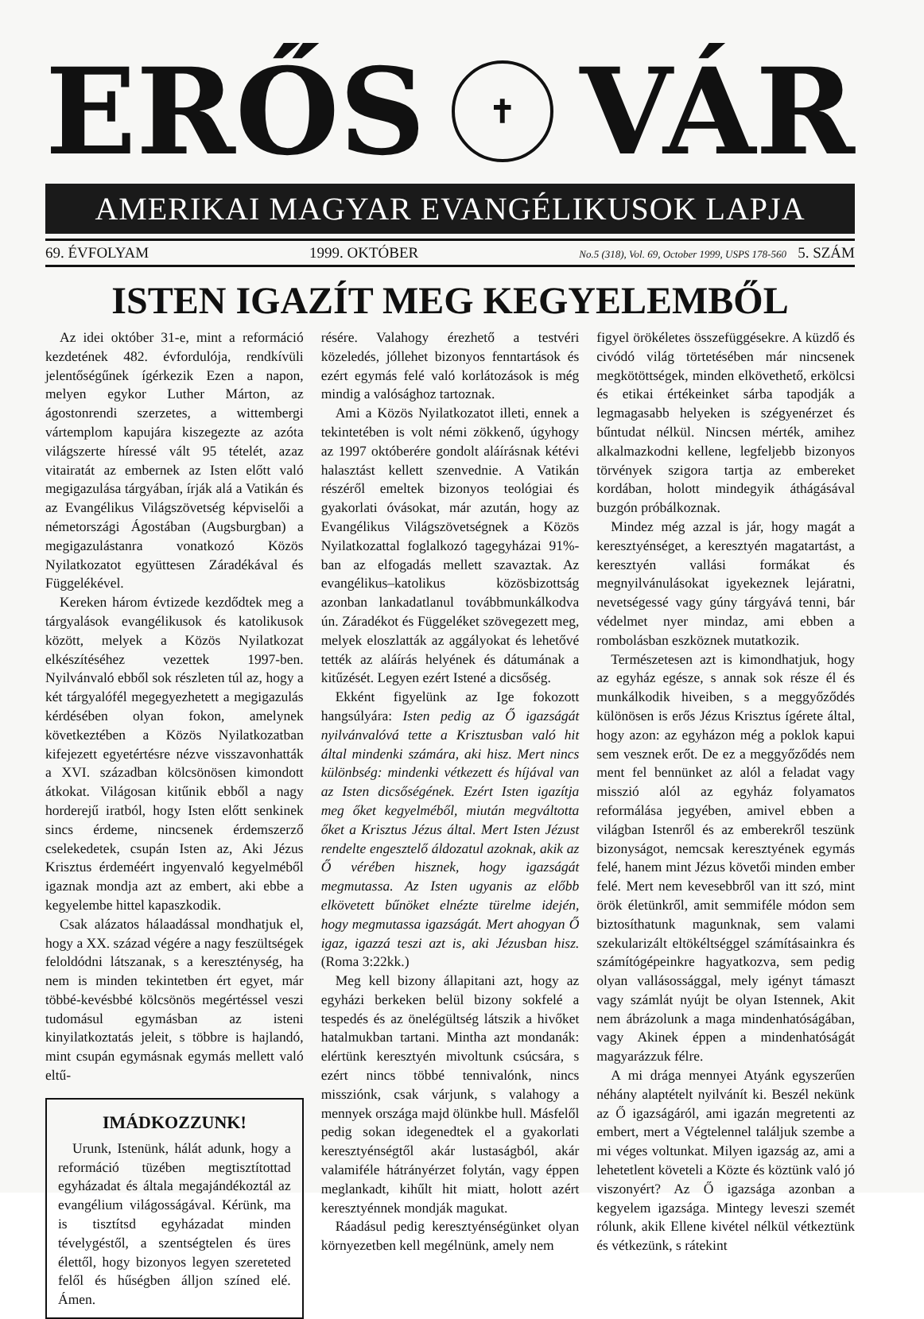ERŐS
✝
VÁR
AMERIKAI MAGYAR EVANGÉLIKUSOK LAPJA
69. ÉVFOLYAM 1999. OKTÓBER No.5 (318), Vol. 69, October 1999, USPS 178-560 5. SZÁM
ISTEN IGAZÍT MEG KEGYELEMBŐL
Az idei október 31-e, mint a reformáció kezdetének 482. évfordulója, rendkívüli jelentőségűnek ígérkezik Ezen a napon, melyen egykor Luther Márton, az ágostonrendi szerzetes, a wittembergi vártemplom kapujára kiszegezte az azóta világszerte híressé vált 95 tételét, azaz vitairatát az embernek az Isten előtt való megigazulása tárgyában, írják alá a Vatikán és az Evangélikus Világszövetség képviselői a németországi Ágostában (Augsburgban) a megigazulástanra vonatkozó Közös Nyilatkozatot együttesen Záradékával és Függelékével.
Kereken három évtizede kezdődtek meg a tárgyalások evangélikusok és katolikusok között, melyek a Közös Nyilatkozat elkészítéséhez vezettek 1997-ben. Nyilvánvaló ebből sok részleten túl az, hogy a két tárgyalófél megegyezhetett a megigazulás kérdésében olyan fokon, amelynek következtében a Közös Nyilatkozatban kifejezett egyetértésre nézve visszavonhatták a XVI. században kölcsönösen kimondott átkokat. Világosan kitűnik ebből a nagy horderejű iratból, hogy Isten előtt senkinek sincs érdeme, nincsenek érdemszerző cselekedetek, csupán Isten az, Aki Jézus Krisztus érdeméért ingyenvaló kegyelméből igaznak mondja azt az embert, aki ebbe a kegyelembe hittel kapaszkodik.
Csak alázatos hálaadással mondhatjuk el, hogy a XX. század végére a nagy feszültségek feloldódni látszanak, s a kereszténység, ha nem is minden tekintetben ért egyet, már többé-kevésbbé kölcsönös megértéssel veszi tudomásul egymásban az isteni kinyilatkoztatás jeleit, s többre is hajlandó, mint csupán egymásnak egymás mellett való eltű-
IMÁDKOZZUNK!
Urunk, Istenünk, hálát adunk, hogy a reformáció tüzében megtisztítottad egyházadat és általa megajándékoztál az evangélium világosságával. Kérünk, ma is tisztítsd egyházadat minden tévelygéstől, a szentségtelen és üres élettől, hogy bizonyos legyen szereteted felől és hűségben álljon színed elé. Ámen.
résére. Valahogy érezhető a testvéri közeledés, jóllehet bizonyos fenntartások és ezért egymás felé való korlátozások is még mindig a valósághoz tartoznak.
Ami a Közös Nyilatkozatot illeti, ennek a tekintetében is volt némi zökkenő, úgyhogy az 1997 októberére gondolt aláírásnak kétévi halasztást kellett szenvednie. A Vatikán részéről emeltek bizonyos teológiai és gyakorlati óvásokat, már azután, hogy az Evangélikus Világszövetségnek a Közös Nyilatkozattal foglalkozó tagegyházai 91%-ban az elfogadás mellett szavaztak. Az evangélikus–katolikus közösbizottság azonban lankadatlanul továbbmunkálkodva ún. Záradékot és Függeléket szövegezett meg, melyek eloszlatták az aggályokat és lehetővé tették az aláírás helyének és dátumának a kitűzését. Legyen ezért Istené a dicsőség.
Ekként figyelünk az Ige fokozott hangsúlyára: Isten pedig az Ő igazságát nyilvánvalóvá tette a Krisztusban való hit által mindenki számára, aki hisz. Mert nincs különbség: mindenki vétkezett és híjával van az Isten dicsőségének. Ezért Isten igazítja meg őket kegyelméből, miután megváltotta őket a Krisztus Jézus által. Mert Isten Jézust rendelte engesztelő áldozatul azoknak, akik az Ő vérében hisznek, hogy igazságát megmutassa. Az Isten ugyanis az előbb elkövetett bűnöket elnézte türelme idején, hogy megmutassa igazságát. Mert ahogyan Ő igaz, igazzá teszi azt is, aki Jézusban hisz. (Roma 3:22kk.)
Meg kell bizony állapitani azt, hogy az egyházi berkeken belül bizony sokfelé a tespedés és az önelégültség látszik a hivőket hatalmukban tartani. Mintha azt mondanák: elértünk keresztyén mivoltunk csúcsára, s ezért nincs többé tennivalónk, nincs missziónk, csak várjunk, s valahogy a mennyek országa majd ölünkbe hull. Másfelől pedig sokan idegenedtek el a gyakorlati keresztyénségtől akár lustaságból, akár valamiféle hátrányérzet folytán, vagy éppen meglankadt, kihűlt hit miatt, holott azért keresztyénnek mondják magukat.
Ráadásul pedig keresztyénségünket olyan környezetben kell megélnünk, amely nem
figyel örökéletes összefüggésekre. A küzdő és civódó világ törtetésében már nincsenek megkötöttségek, minden elkövethető, erkölcsi és etikai értékeinket sárba tapodják a legmagasabb helyeken is szégyenérzet és bűntudat nélkül. Nincsen mérték, amihez alkalmazkodni kellene, legfeljebb bizonyos törvények szigora tartja az embereket kordában, holott mindegyik áthágásával buzgón próbálkoznak.
Mindez még azzal is jár, hogy magát a keresztyénséget, a keresztyén magatartást, a keresztyén vallási formákat és megnyilvánulásokat igyekeznek lejáratni, nevetségessé vagy gúny tárgyává tenni, bár védelmet nyer mindaz, ami ebben a rombolásban eszköznek mutatkozik.
Természetesen azt is kimondhatjuk, hogy az egyház egésze, s annak sok része él és munkálkodik hiveiben, s a meggyőződés különösen is erős Jézus Krisztus ígérete által, hogy azon: az egyházon még a poklok kapui sem vesznek erőt. De ez a meggyőződés nem ment fel bennünket az alól a feladat vagy misszió alól az egyház folyamatos reformálása jegyében, amivel ebben a világban Istenről és az emberekről teszünk bizonyságot, nemcsak keresztyének egymás felé, hanem mint Jézus követői minden ember felé. Mert nem kevesebbről van itt szó, mint örök életünkről, amit semmiféle módon sem biztosíthatunk magunknak, sem valami szekularizált eltökéltséggel számításainkra és számítógépeinkre hagyatkozva, sem pedig olyan vallásossággal, mely igényt támaszt vagy számlát nyújt be olyan Istennek, Akit nem ábrázolunk a maga mindenhatóságában, vagy Akinek éppen a mindenhatóságát magyarázzuk félre.
A mi drága mennyei Atyánk egyszerűen néhány alaptételt nyilvánít ki. Beszél nekünk az Ő igazságáról, ami igazán megretenti az embert, mert a Végtelennel találjuk szembe a mi véges voltunkat. Milyen igazság az, ami a lehetetlent követeli a Közte és köztünk való jó viszonyért? Az Ő igazsága azonban a kegyelem igazsága. Mintegy leveszi szemét rólunk, akik Ellene kivétel nélkül vétkeztünk és vétkezünk, s rátekint